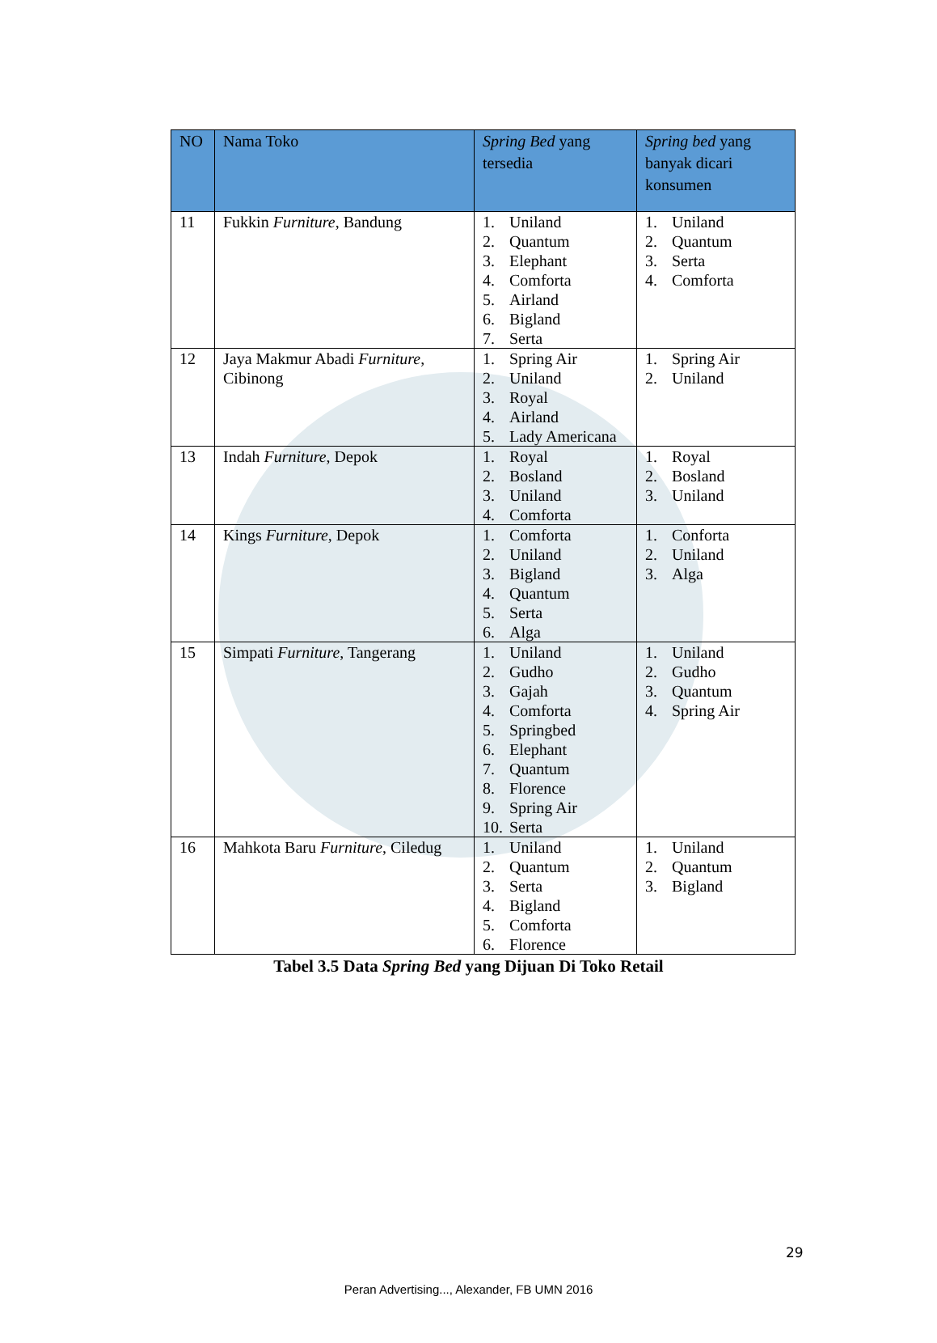| NO | Nama Toko | Spring Bed yang tersedia | Spring bed yang banyak dicari konsumen |
| --- | --- | --- | --- |
| 11 | Fukkin Furniture , Bandung | 1. Uniland 2. Quantum 3. Elephant 4. Comforta 5. Airland 6. Bigland 7. Serta | 1. Uniland 2. Quantum 3. Serta 4. Comforta |
| 12 | Jaya Makmur Abadi Furniture , Cibinong | 1. Spring Air 2. Uniland 3. Royal 4. Airland 5. Lady Americana | 1. Spring Air 2. Uniland |
| 13 | Indah Furniture , Depok | 1. Royal 2. Bosland 3. Uniland 4. Comforta | 1. Royal 2. Bosland 3. Uniland |
| 14 | Kings Furniture , Depok | 1. Comforta 2. Uniland 3. Bigland 4. Quantum 5. Serta 6. Alga | 1. Conforta 2. Uniland 3. Alga |
| 15 | Simpati Furniture , Tangerang | 1. Uniland 2. Gudho 3. Gajah 4. Comforta 5. Springbed 6. Elephant 7. Quantum 8. Florence 9. Spring Air 10. Serta | 1. Uniland 2. Gudho 3. Quantum 4. Spring Air |
| 16 | Mahkota Baru Furniture , Ciledug | 1. Uniland 2. Quantum 3. Serta 4. Bigland 5. Comforta 6. Florence | 1. Uniland 2. Quantum 3. Bigland |
Tabel 3.5 Data Spring Bed yang Dijuan Di Toko Retail
29
Peran Advertising..., Alexander, FB UMN 2016